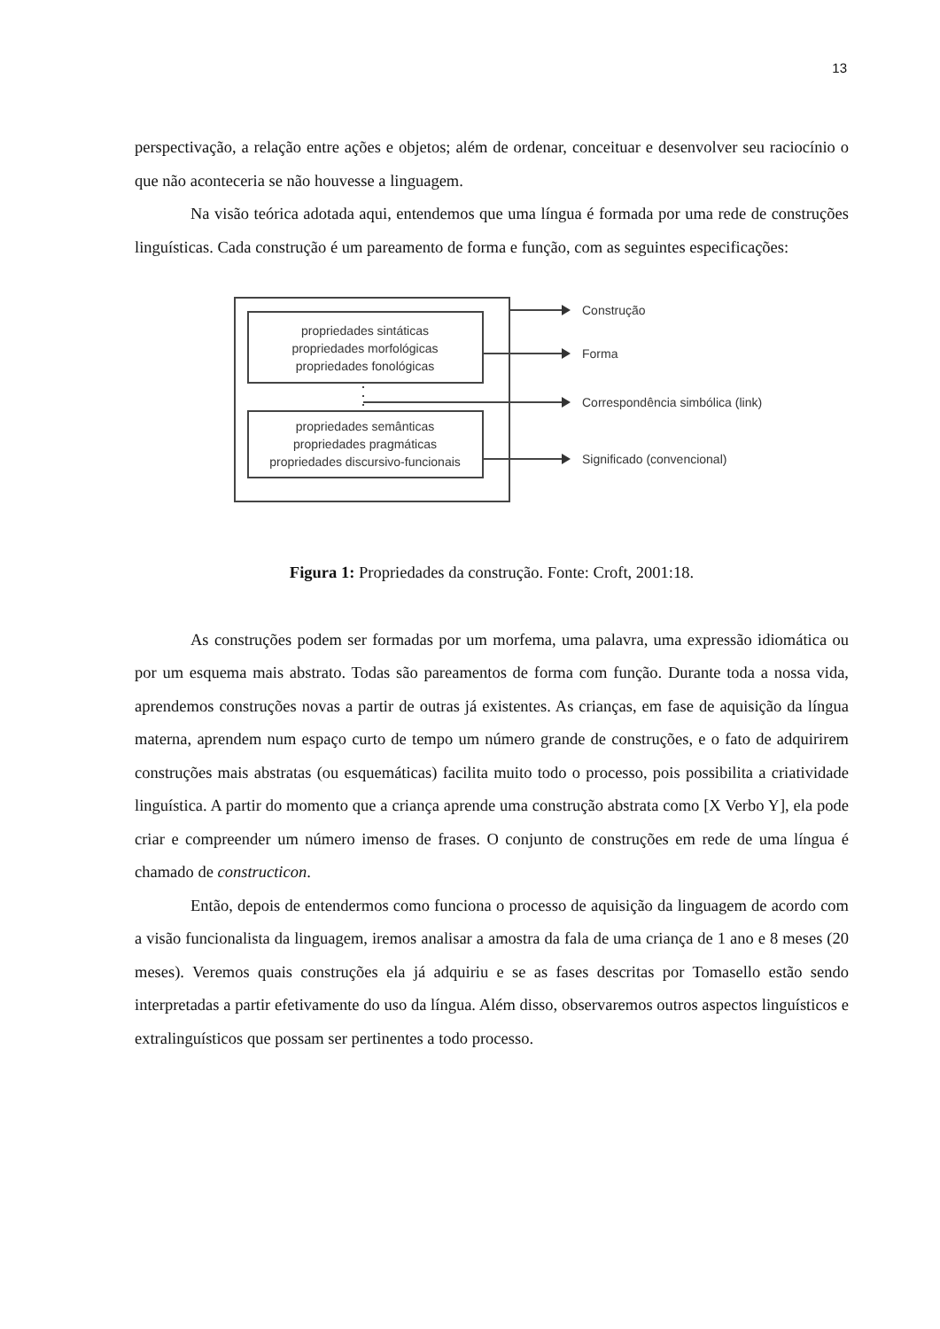13
perspectivação, a relação entre ações e objetos; além de ordenar, conceituar e desenvolver seu raciocínio o que não aconteceria se não houvesse a linguagem.
Na visão teórica adotada aqui, entendemos que uma língua é formada por uma rede de construções linguísticas. Cada construção é um pareamento de forma e função, com as seguintes especificações:
propriedades sintáticas
propriedades morfológicas
propriedades fonológicas
propriedades semânticas
propriedades pragmáticas
propriedades discursivo-funcionais
Construção
Forma
Correspondência simbólica (link)
Significado (convencional)
Figura 1: Propriedades da construção. Fonte: Croft, 2001:18.
As construções podem ser formadas por um morfema, uma palavra, uma expressão idiomática ou por um esquema mais abstrato. Todas são pareamentos de forma com função. Durante toda a nossa vida, aprendemos construções novas a partir de outras já existentes. As crianças, em fase de aquisição da língua materna, aprendem num espaço curto de tempo um número grande de construções, e o fato de adquirirem construções mais abstratas (ou esquemáticas) facilita muito todo o processo, pois possibilita a criatividade linguística. A partir do momento que a criança aprende uma construção abstrata como [X Verbo Y], ela pode criar e compreender um número imenso de frases. O conjunto de construções em rede de uma língua é chamado de constructicon.
Então, depois de entendermos como funciona o processo de aquisição da linguagem de acordo com a visão funcionalista da linguagem, iremos analisar a amostra da fala de uma criança de 1 ano e 8 meses (20 meses). Veremos quais construções ela já adquiriu e se as fases descritas por Tomasello estão sendo interpretadas a partir efetivamente do uso da língua. Além disso, observaremos outros aspectos linguísticos e extralinguísticos que possam ser pertinentes a todo processo.